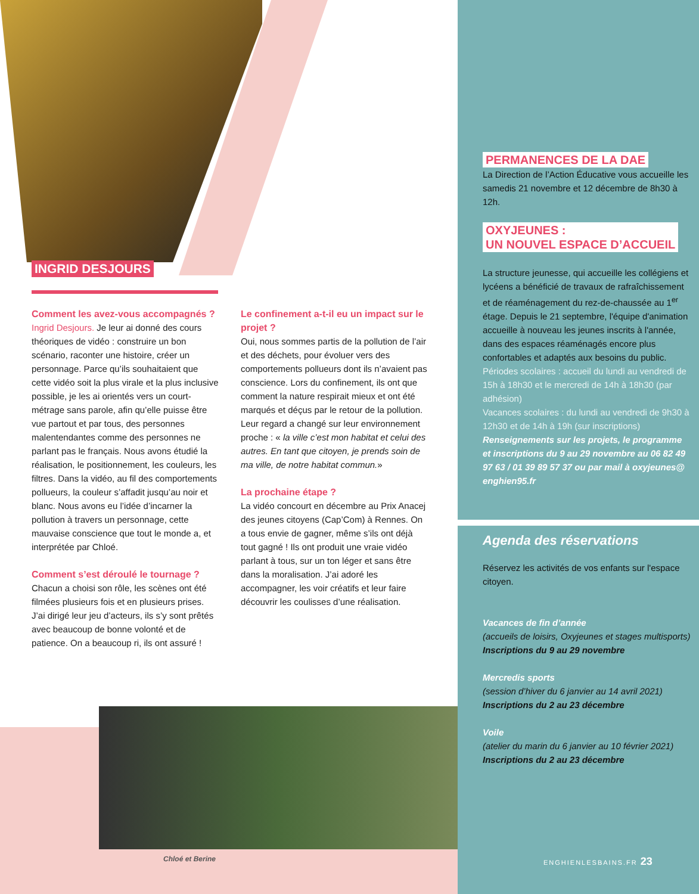INGRID DESJOURS
Comment les avez-vous accompagnés ?
Ingrid Desjours. Je leur ai donné des cours théoriques de vidéo : construire un bon scénario, raconter une histoire, créer un personnage. Parce qu’ils souhaitaient que cette vidéo soit la plus virale et la plus inclusive possible, je les ai orientés vers un court-métrage sans parole, afin qu’elle puisse être vue partout et par tous, des personnes malentendantes comme des personnes ne parlant pas le français. Nous avons étudié la réalisation, le positionnement, les couleurs, les filtres. Dans la vidéo, au fil des comportements pollueurs, la couleur s’affadit jusqu’au noir et blanc. Nous avons eu l’idée d’incarner la pollution à travers un personnage, cette mauvaise conscience que tout le monde a, et interprétée par Chloé.
Comment s’est déroulé le tournage ?
Chacun a choisi son rôle, les scènes ont été filmées plusieurs fois et en plusieurs prises. J’ai dirigé leur jeu d’acteurs, ils s’y sont prêtés avec beaucoup de bonne volonté et de patience. On a beaucoup ri, ils ont assuré !
Le confinement a-t-il eu un impact sur le projet ?
Oui, nous sommes partis de la pollution de l’air et des déchets, pour évoluer vers des comportements pollueurs dont ils n’avaient pas conscience. Lors du confinement, ils ont que comment la nature respirait mieux et ont été marqués et déçus par le retour de la pollution. Leur regard a changé sur leur environnement proche : « la ville c’est mon habitat et celui des autres. En tant que citoyen, je prends soin de ma ville, de notre habitat commun.»
La prochaine étape ?
La vidéo concourt en décembre au Prix Anacej des jeunes citoyens (Cap’Com) à Rennes. On a tous envie de gagner, même s’ils ont déjà tout gagné ! Ils ont produit une vraie vidéo parlant à tous, sur un ton léger et sans être dans la moralisation. J’ai adoré les accompagner, les voir créatifs et leur faire découvrir les coulisses d’une réalisation.
Chloé et Berine
PERMANENCES DE LA DAE
La Direction de l’Action Éducative vous accueille les samedis 21 novembre et 12 décembre de 8h30 à 12h.
OXYJEUNES :
UN NOUVEL ESPACE D’ACCUEIL
La structure jeunesse, qui accueille les collégiens et lycéens a bénéficié de travaux de rafraîchissement et de réaménagement du rez-de-chaussée au 1<sup>er</sup> étage. Depuis le 21 septembre, l'équipe d'animation accueille à nouveau les jeunes inscrits à l'année, dans des espaces réaménagés encore plus confortables et adaptés aux besoins du public.
Périodes scolaires : accueil du lundi au vendredi de 15h à 18h30 et le mercredi de 14h à 18h30 (par adhésion)
Vacances scolaires : du lundi au vendredi de 9h30 à 12h30 et de 14h à 19h (sur inscriptions)
Renseignements sur les projets, le programme et inscriptions du 9 au 29 novembre au 06 82 49 97 63 / 01 39 89 57 37 ou par mail à oxyjeunes@ enghien95.fr
Agenda des réservations
Réservez les activités de vos enfants sur l'espace citoyen.
Vacances de fin d’année
(accueils de loisirs, Oxyjeunes et stages multisports)
Inscriptions du 9 au 29 novembre
Mercredis sports
(session d’hiver du 6 janvier au 14 avril 2021)
Inscriptions du 2 au 23 décembre
Voile
(atelier du marin du 6 janvier au 10 février 2021)
Inscriptions du 2 au 23 décembre
ENGHIENLESBAINS.FR 23